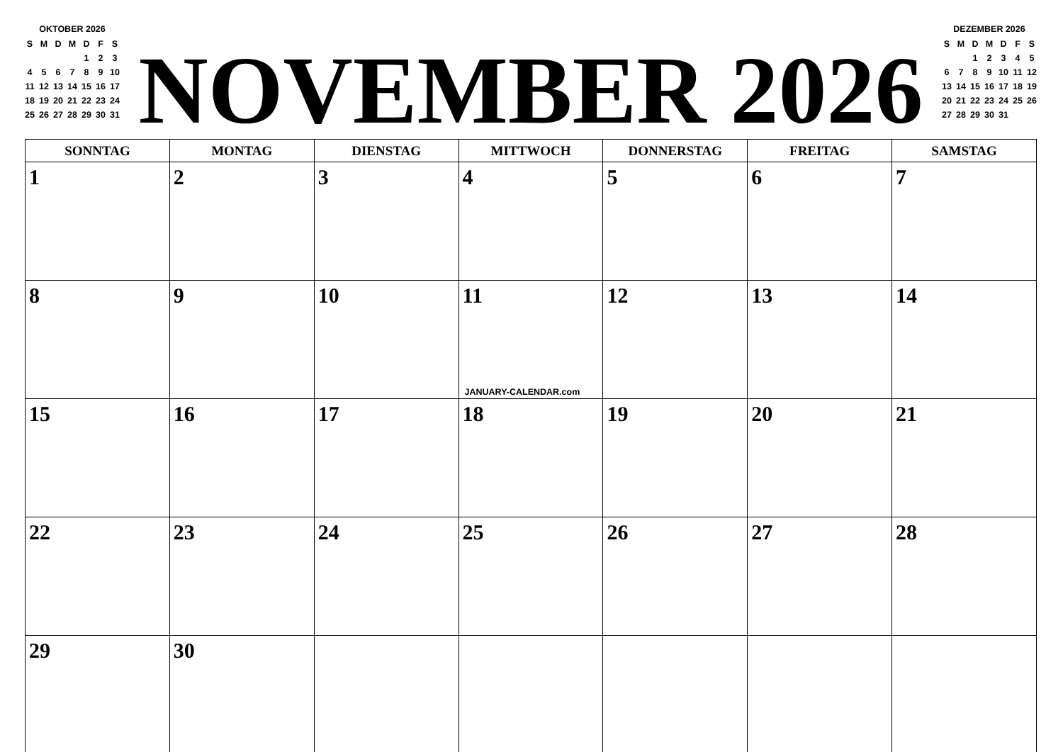OKTOBER 2026
| S | M | D | M | D | F | S |
| | | | | 1 | 2 | 3 |
| 4 | 5 | 6 | 7 | 8 | 9 | 10 |
| 11 | 12 | 13 | 14 | 15 | 16 | 17 |
| 18 | 19 | 20 | 21 | 22 | 23 | 24 |
| 25 | 26 | 27 | 28 | 29 | 30 | 31 |
NOVEMBER 2026
DEZEMBER 2026
| S | M | D | M | D | F | S |
| | | 1 | 2 | 3 | 4 | 5 |
| 6 | 7 | 8 | 9 | 10 | 11 | 12 |
| 13 | 14 | 15 | 16 | 17 | 18 | 19 |
| 20 | 21 | 22 | 23 | 24 | 25 | 26 |
| 27 | 28 | 29 | 30 | 31 | | |
| SONNTAG | MONTAG | DIENSTAG | MITTWOCH | DONNERSTAG | FREITAG | SAMSTAG |
| --- | --- | --- | --- | --- | --- | --- |
| 1 | 2 | 3 | 4 | 5 | 6 | 7 |
| 8 | 9 | 10 | 11 JANUARY-CALENDAR.com | 12 | 13 | 14 |
| 15 | 16 | 17 | 18 | 19 | 20 | 21 |
| 22 | 23 | 24 | 25 | 26 | 27 | 28 |
| 29 | 30 | | | | | |